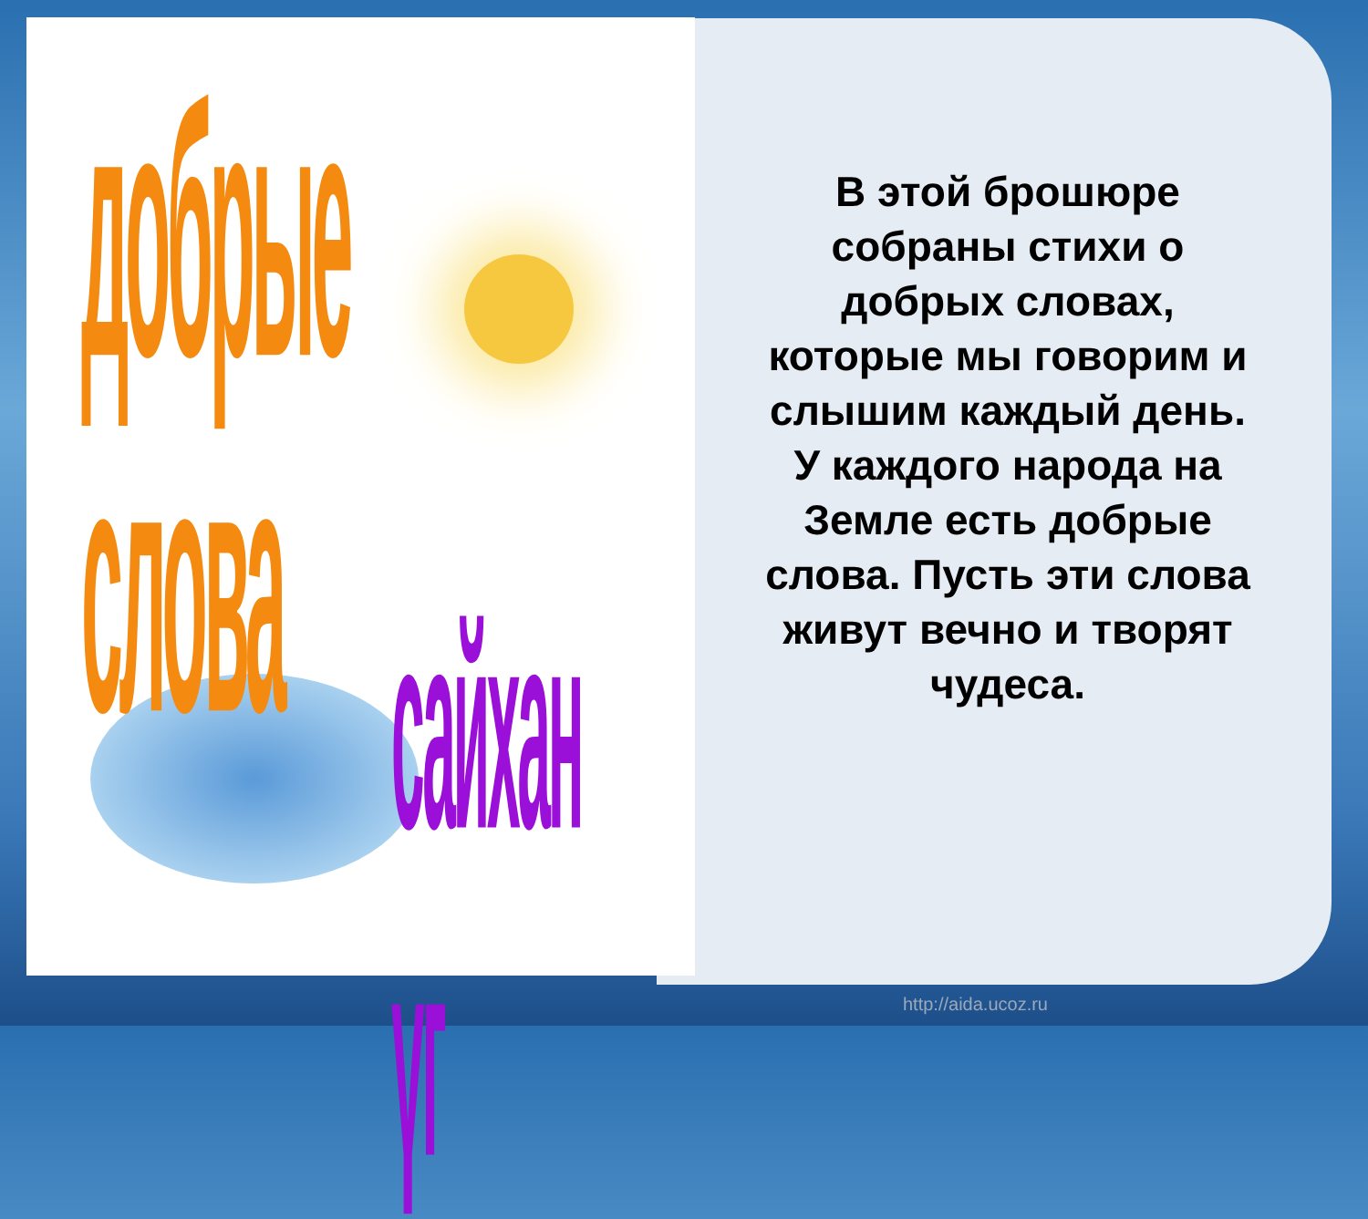добрые слова
сайхан үг
В этой брошюре собраны стихи о добрых словах, которые мы говорим и слышим каждый день. У каждого народа на Земле есть добрые слова. Пусть эти слова живут вечно и творят чудеса.
http://aida.ucoz.ru